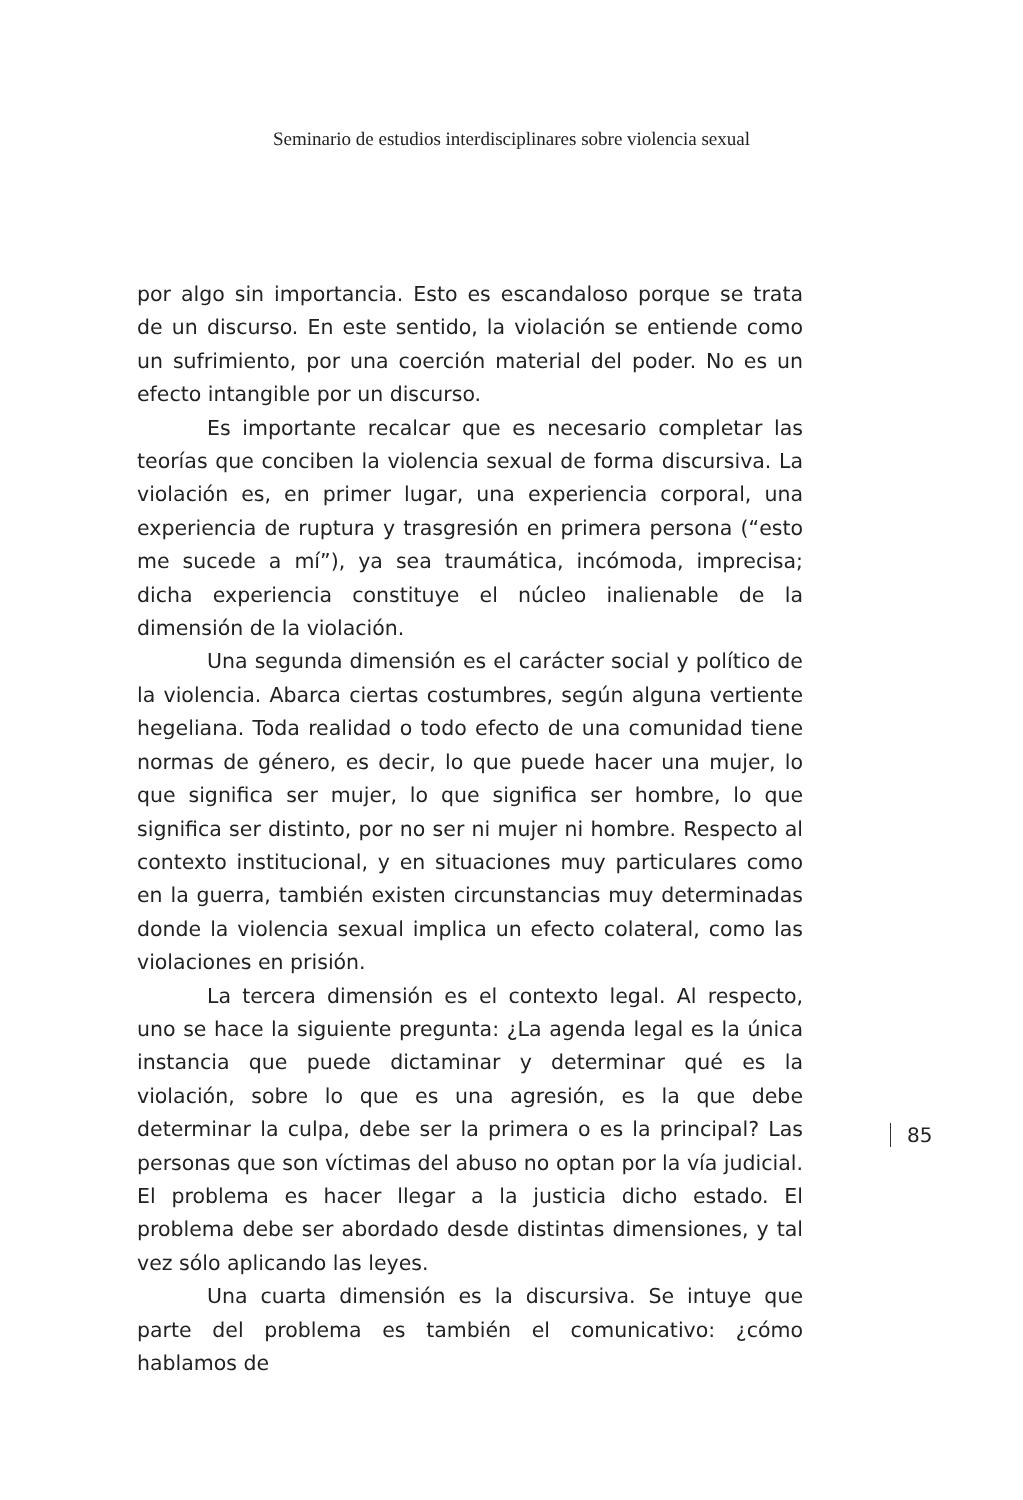Seminario de estudios interdisciplinares sobre violencia sexual
por algo sin importancia. Esto es escandaloso porque se trata de un discurso. En este sentido, la violación se entiende como un sufrimiento, por una coerción material del poder. No es un efecto intangible por un discurso.
Es importante recalcar que es necesario completar las teorías que conciben la violencia sexual de forma discursiva. La violación es, en primer lugar, una experiencia corporal, una experiencia de ruptura y trasgresión en primera persona (“esto me sucede a mí”), ya sea traumática, incómoda, imprecisa; dicha experiencia constituye el núcleo inalienable de la dimensión de la violación.
Una segunda dimensión es el carácter social y político de la violencia. Abarca ciertas costumbres, según alguna vertiente hegeliana. Toda realidad o todo efecto de una comunidad tiene normas de género, es decir, lo que puede hacer una mujer, lo que significa ser mujer, lo que significa ser hombre, lo que significa ser distinto, por no ser ni mujer ni hombre. Respecto al contexto institucional, y en situaciones muy particulares como en la guerra, también existen circunstancias muy determinadas donde la violencia sexual implica un efecto colateral, como las violaciones en prisión.
La tercera dimensión es el contexto legal. Al respecto, uno se hace la siguiente pregunta: ¿La agenda legal es la única instancia que puede dictaminar y determinar qué es la violación, sobre lo que es una agresión, es la que debe determinar la culpa, debe ser la primera o es la principal? Las personas que son víctimas del abuso no optan por la vía judicial. El problema es hacer llegar a la justicia dicho estado. El problema debe ser abordado desde distintas dimensiones, y tal vez sólo aplicando las leyes.
Una cuarta dimensión es la discursiva. Se intuye que parte del problema es también el comunicativo: ¿cómo hablamos de
85